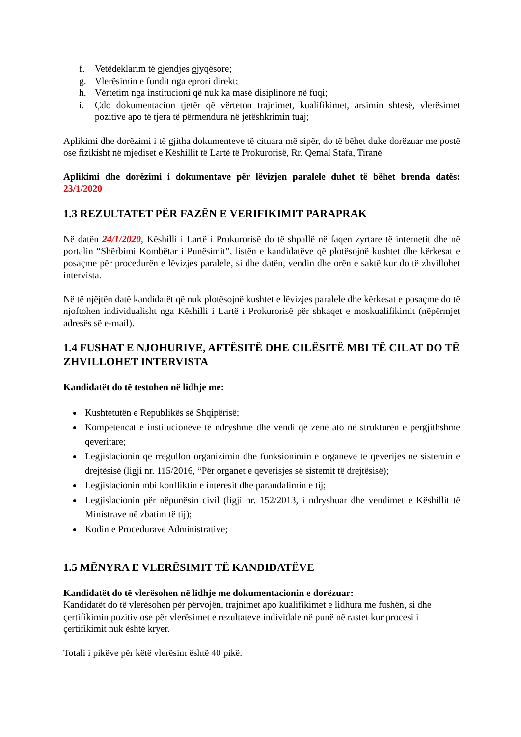f. Vetëdeklarim të gjendjes gjyqësore;
g. Vlerësimin e fundit nga eprori direkt;
h. Vërtetim nga institucioni që nuk ka masë disiplinore në fuqi;
i. Çdo dokumentacion tjetër që vërteton trajnimet, kualifikimet, arsimin shtesë, vlerësimet pozitive apo të tjera të përmendura në jetëshkrimin tuaj;
Aplikimi dhe dorëzimi i të gjitha dokumenteve të cituara më sipër, do të bëhet duke dorëzuar me postë ose fizikisht në mjediset e Këshillit të Lartë të Prokurorisë, Rr. Qemal Stafa, Tiranë
Aplikimi dhe dorëzimi i dokumentave për lëvizjen paralele duhet të bëhet brenda datës: 23/1/2020
1.3 REZULTATET PËR FAZËN E VERIFIKIMIT PARAPRAK
Në datën 24/1/2020, Këshilli i Lartë i Prokurorisë do të shpallë në faqen zyrtare të internetit dhe në portalin “Shërbimi Kombëtar i Punësimit”, listën e kandidatëve që plotësojnë kushtet dhe kërkesat e posaçme për procedurën e lëvizjes paralele, si dhe datën, vendin dhe orën e saktë kur do të zhvillohet intervista.
Në të njëjtën datë kandidatët që nuk plotësojnë kushtet e lëvizjes paralele dhe kërkesat e posaçme do të njoftohen individualisht nga Këshilli i Lartë i Prokurorisë për shkaqet e moskualifikimit (nëpërmjet adresës së e-mail).
1.4 FUSHAT E NJOHURIVE, AFTËSITË DHE CILËSITË MBI TË CILAT DO TË ZHVILLOHET INTERVISTA
Kandidatët do të testohen në lidhje me:
Kushtetutën e Republikës së Shqipërisë;
Kompetencat e institucioneve të ndryshme dhe vendi që zenë ato në strukturën e përgjithshme qeveritare;
Legjislacionin që rregullon organizimin dhe funksionimin e organeve të qeverijes në sistemin e drejtësisë (ligji nr. 115/2016, “Për organet e qeverisjes së sistemit të drejtësisë);
Legjislacionin mbi konfliktin e interesit dhe parandalimin e tij;
Legjislacionin për nëpunësin civil (ligji nr. 152/2013, i ndryshuar dhe vendimet e Këshillit të Ministrave në zbatim të tij);
Kodin e Procedurave Administrative;
1.5 MËNYRA E VLERËSIMIT TË KANDIDATËVE
Kandidatët do të vlerësohen në lidhje me dokumentacionin e dorëzuar:
Kandidatët do të vlerësohen për përvojën, trajnimet apo kualifikimet e lidhura me fushën, si dhe çertifikimin pozitiv ose për vlerësimet e rezultateve individale në punë në rastet kur procesi i çertifikimit nuk është kryer.
Totali i pikëve për këtë vlerësim është 40 pikë.